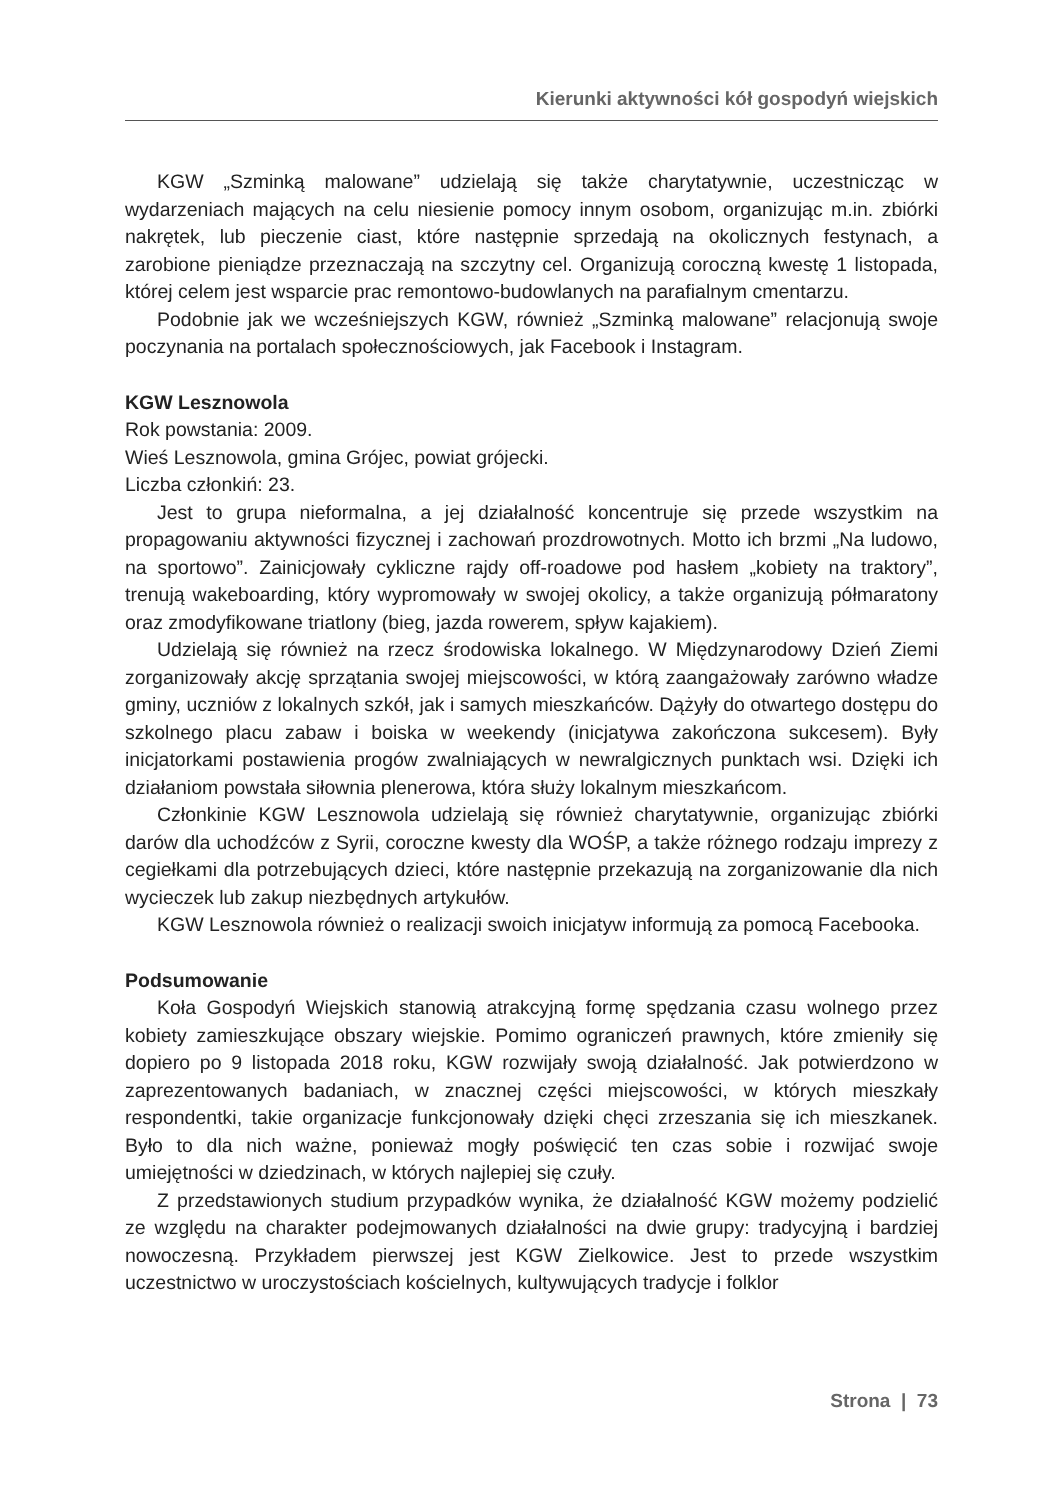Kierunki aktywności kół gospodyń wiejskich
KGW „Szminką malowane” udzielają się także charytatywnie, uczestnicząc w wydarzeniach mających na celu niesienie pomocy innym osobom, organizując m.in. zbiórki nakrętek, lub pieczenie ciast, które następnie sprzedają na okolicznych festynach, a zarobione pieniądze przeznaczają na szczytny cel. Organizują coroczną kwestę 1 listopada, której celem jest wsparcie prac remontowo-budowlanych na parafialnym cmentarzu.
Podobnie jak we wcześniejszych KGW, również „Szminką malowane” relacjonują swoje poczynania na portalach społecznościowych, jak Facebook i Instagram.
KGW Lesznowola
Rok powstania: 2009.
Wieś Lesznowola, gmina Grójec, powiat grójecki.
Liczba członkiń: 23.
Jest to grupa nieformalna, a jej działalność koncentruje się przede wszystkim na propagowaniu aktywności fizycznej i zachowań prozdrowotnych. Motto ich brzmi „Na ludowo, na sportowo”. Zainicjowały cykliczne rajdy off-roadowe pod hasłem „kobiety na traktory”, trenują wakeboarding, który wypromowały w swojej okolicy, a także organizują półmaratony oraz zmodyfikowane triatlony (bieg, jazda rowerem, spływ kajakiem).
Udzielają się również na rzecz środowiska lokalnego. W Międzynarodowy Dzień Ziemi zorganizowały akcję sprzątania swojej miejscowości, w którą zaangażowały zarówno władze gminy, uczniów z lokalnych szkół, jak i samych mieszkańców. Dążyły do otwartego dostępu do szkolnego placu zabaw i boiska w weekendy (inicjatywa zakończona sukcesem). Były inicjatorkami postawienia progów zwalniających w newralgicznych punktach wsi. Dzięki ich działaniom powstała siłownia plenerowa, która służy lokalnym mieszkańcom.
Członkinie KGW Lesznowola udzielają się również charytatywnie, organizując zbiórki darów dla uchodźców z Syrii, coroczne kwesty dla WOŚP, a także różnego rodzaju imprezy z cegiełkami dla potrzebujących dzieci, które następnie przekazują na zorganizowanie dla nich wycieczek lub zakup niezbędnych artykułów.
KGW Lesznowola również o realizacji swoich inicjatyw informują za pomocą Facebooka.
Podsumowanie
Koła Gospodyń Wiejskich stanowią atrakcyjną formę spędzania czasu wolnego przez kobiety zamieszkujące obszary wiejskie. Pomimo ograniczeń prawnych, które zmieniły się dopiero po 9 listopada 2018 roku, KGW rozwijały swoją działalność. Jak potwierdzono w zaprezentowanych badaniach, w znacznej części miejscowości, w których mieszkały respondentki, takie organizacje funkcjonowały dzięki chęci zrzeszania się ich mieszkanek. Było to dla nich ważne, ponieważ mogły poświęcić ten czas sobie i rozwijać swoje umiejętności w dziedzinach, w których najlepiej się czuły.
Z przedstawionych studium przypadków wynika, że działalność KGW możemy podzielić ze względu na charakter podejmowanych działalności na dwie grupy: tradycyjną i bardziej nowoczesną. Przykładem pierwszej jest KGW Zielkowice. Jest to przede wszystkim uczestnictwo w uroczystościach kościelnych, kultywujących tradycje i folklor
Strona | 73